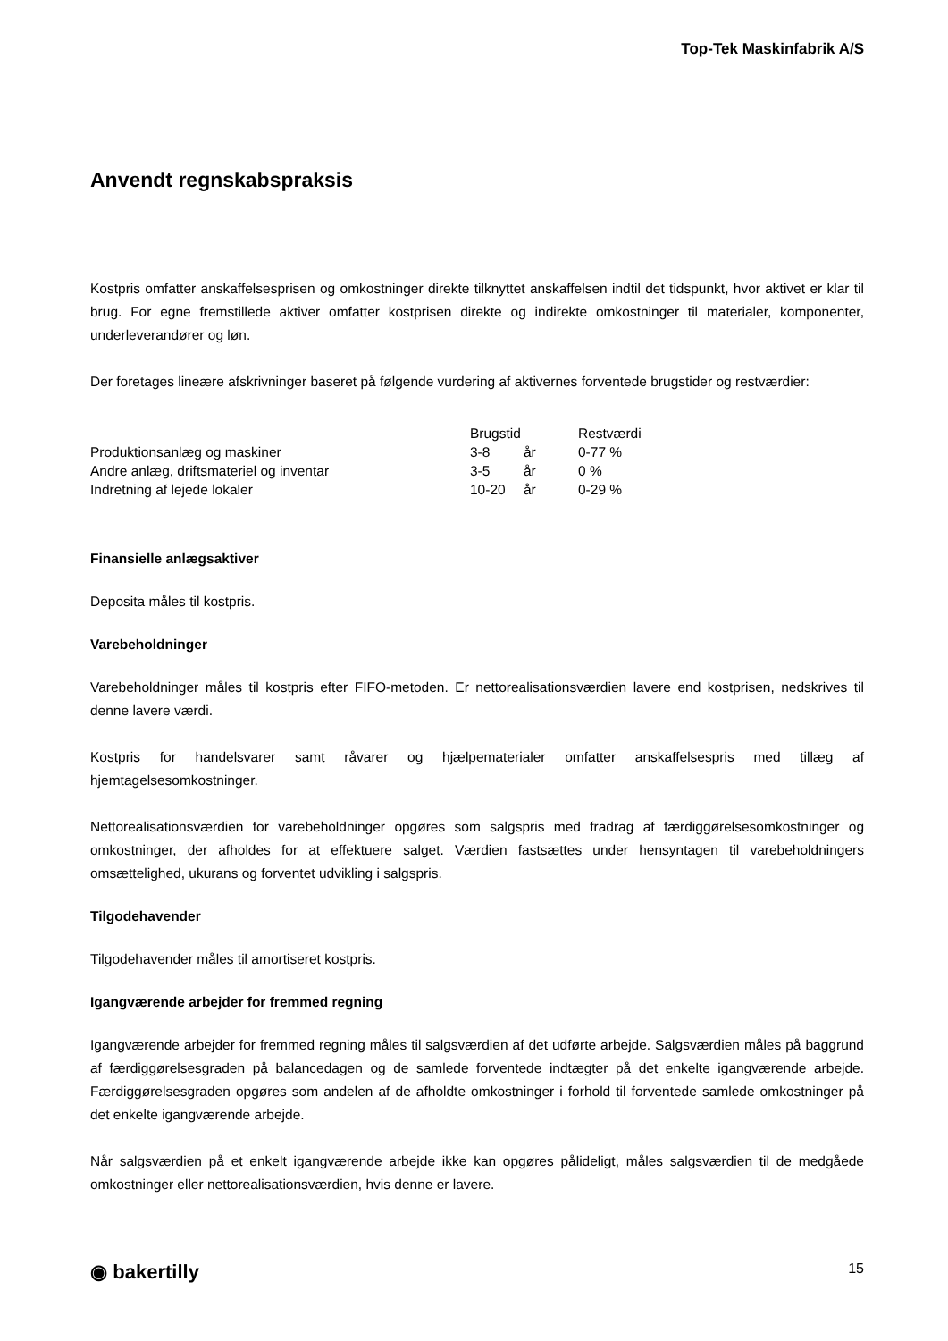Top-Tek Maskinfabrik A/S
Anvendt regnskabspraksis
Kostpris omfatter anskaffelsesprisen og omkostninger direkte tilknyttet anskaffelsen indtil det tidspunkt, hvor aktivet er klar til brug. For egne fremstillede aktiver omfatter kostprisen direkte og indirekte omkostninger til materialer, komponenter, underleverandører og løn.
Der foretages lineære afskrivninger baseret på følgende vurdering af aktivernes forventede brugstider og restværdier:
| | Brugstid | | Restværdi |
| --- | --- | --- | --- |
| Produktionsanlæg og maskiner | 3-8 | år | 0-77 % |
| Andre anlæg, driftsmateriel og inventar | 3-5 | år | 0 % |
| Indretning af lejede lokaler | 10-20 | år | 0-29 % |
Finansielle anlægsaktiver
Deposita måles til kostpris.
Varebeholdninger
Varebeholdninger måles til kostpris efter FIFO-metoden. Er nettorealisationsværdien lavere end kostprisen, nedskrives til denne lavere værdi.
Kostpris for handelsvarer samt råvarer og hjælpematerialer omfatter anskaffelsespris med tillæg af hjemtagelsesomkostninger.
Nettorealisationsværdien for varebeholdninger opgøres som salgspris med fradrag af færdiggørelsesomkostninger og omkostninger, der afholdes for at effektuere salget. Værdien fastsættes under hensyntagen til varebeholdningers omsættelighed, ukurans og forventet udvikling i salgspris.
Tilgodehavender
Tilgodehavender måles til amortiseret kostpris.
Igangværende arbejder for fremmed regning
Igangværende arbejder for fremmed regning måles til salgsværdien af det udførte arbejde. Salgsværdien måles på baggrund af færdiggørelsesgraden på balancedagen og de samlede forventede indtægter på det enkelte igangværende arbejde. Færdiggørelsesgraden opgøres som andelen af de afholdte omkostninger i forhold til forventede samlede omkostninger på det enkelte igangværende arbejde.
Når salgsværdien på et enkelt igangværende arbejde ikke kan opgøres pålideligt, måles salgsværdien til de medgåede omkostninger eller nettorealisationsværdien, hvis denne er lavere.
◉ bakertilly 15